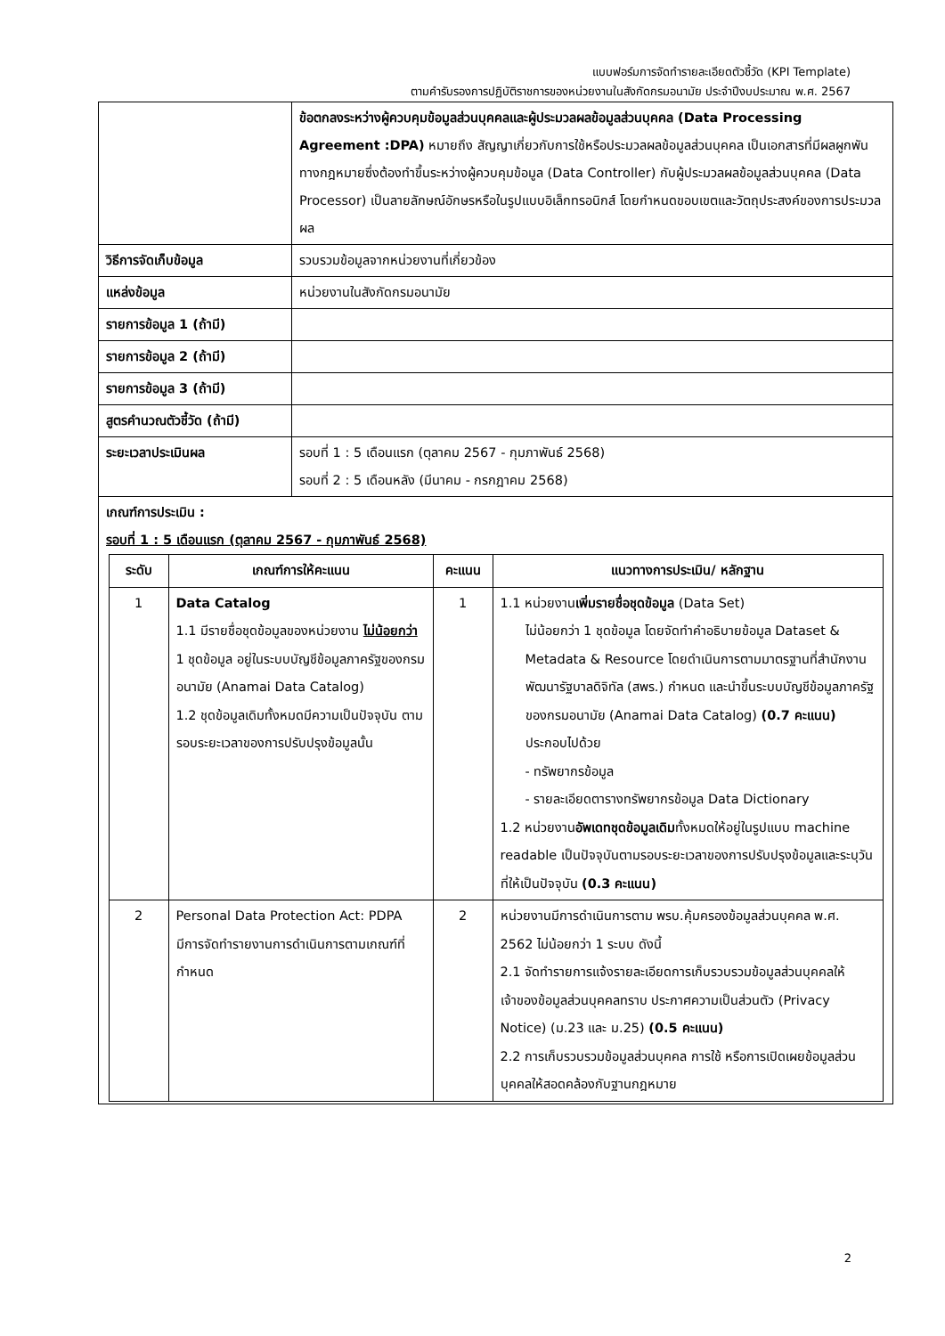แบบฟอร์มการจัดทำรายละเอียดตัวชี้วัด (KPI Template)
ตามคำรับรองการปฏิบัติราชการของหน่วยงานในสังกัดกรมอนามัย ประจำปีงบประมาณ พ.ศ. 2567
| | ข้อตกลงระหว่างผู้ควบคุมข้อมูลส่วนบุคคลและผู้ประมวลผลข้อมูลส่วนบุคคล (Data Processing Agreement :DPA) หมายถึง สัญญาเกี่ยวกับการใช้หรือประมวลผลข้อมูลส่วนบุคคล เป็นเอกสารที่มีผลผูกพันทางกฎหมายซึ่งต้องทำขึ้นระหว่างผู้ควบคุมข้อมูล (Data Controller) กับผู้ประมวลผลข้อมูลส่วนบุคคล (Data Processor) เป็นลายลักษณ์อักษรหรือในรูปแบบอิเล็กทรอนิกส์ โดยกำหนดขอบเขตและวัตถุประสงค์ของการประมวลผล |
| วิธีการจัดเก็บข้อมูล | รวบรวมข้อมูลจากหน่วยงานที่เกี่ยวข้อง |
| แหล่งข้อมูล | หน่วยงานในสังกัดกรมอนามัย |
| รายการข้อมูล 1 (ถ้ามี) | |
| รายการข้อมูล 2 (ถ้ามี) | |
| รายการข้อมูล 3 (ถ้ามี) | |
| สูตรคำนวณตัวชี้วัด (ถ้ามี) | |
| ระยะเวลาประเมินผล | รอบที่ 1 : 5 เดือนแรก (ตุลาคม 2567 - กุมภาพันธ์ 2568) รอบที่ 2 : 5 เดือนหลัง (มีนาคม - กรกฎาคม 2568) |
| เกณฑ์การประเมิน : รอบที่ 1 : 5 เดือนแรก (ตุลาคม 2567 - กุมภาพันธ์ 2568) / ระดับ / เกณฑ์การให้คะแนน / คะแนน / แนวทางการประเมิน/ หลักฐาน / / --- / --- / --- / --- / / 1 / Data Catalog 1.1 มีรายชื่อชุดข้อมูลของหน่วยงาน ไม่น้อยกว่า 1 ชุดข้อมูล อยู่ในระบบบัญชีข้อมูลภาครัฐของกรมอนามัย (Anamai Data Catalog) 1.2 ชุดข้อมูลเดิมทั้งหมดมีความเป็นปัจจุบัน ตามรอบระยะเวลาของการปรับปรุงข้อมูลนั้น / 1 / 1.1 หน่วยงาน เพิ่มรายชื่อชุดข้อมูล (Data Set) ไม่น้อยกว่า 1 ชุดข้อมูล โดยจัดทำคำอธิบายข้อมูล Dataset & Metadata & Resource โดยดำเนินการตามมาตรฐานที่สำนักงานพัฒนารัฐบาลดิจิทัล (สพร.) กำหนด และนำขึ้นระบบบัญชีข้อมูลภาครัฐของกรมอนามัย (Anamai Data Catalog) (0.7 คะแนน) ประกอบไปด้วย - ทรัพยากรข้อมูล - รายละเอียดตารางทรัพยากรข้อมูล Data Dictionary 1.2 หน่วยงาน อัพเดทชุดข้อมูลเดิม ทั้งหมดให้อยู่ในรูปแบบ machine readable เป็นปัจจุบันตามรอบระยะเวลาของการปรับปรุงข้อมูลและระบุวันที่ให้เป็นปัจจุบัน (0.3 คะแนน) / / 2 / Personal Data Protection Act: PDPA มีการจัดทำรายงานการดำเนินการตามเกณฑ์ที่กำหนด / 2 / หน่วยงานมีการดำเนินการตาม พรบ.คุ้มครองข้อมูลส่วนบุคคล พ.ศ. 2562 ไม่น้อยกว่า 1 ระบบ ดังนี้ 2.1 จัดทำรายการแจ้งรายละเอียดการเก็บรวบรวมข้อมูลส่วนบุคคลให้เจ้าของข้อมูลส่วนบุคคลทราบ ประกาศความเป็นส่วนตัว (Privacy Notice) (ม.23 และ ม.25) (0.5 คะแนน) 2.2 การเก็บรวบรวมข้อมูลส่วนบุคคล การใช้ หรือการเปิดเผยข้อมูลส่วนบุคคลให้สอดคล้องกับฐานกฎหมาย / | |
2